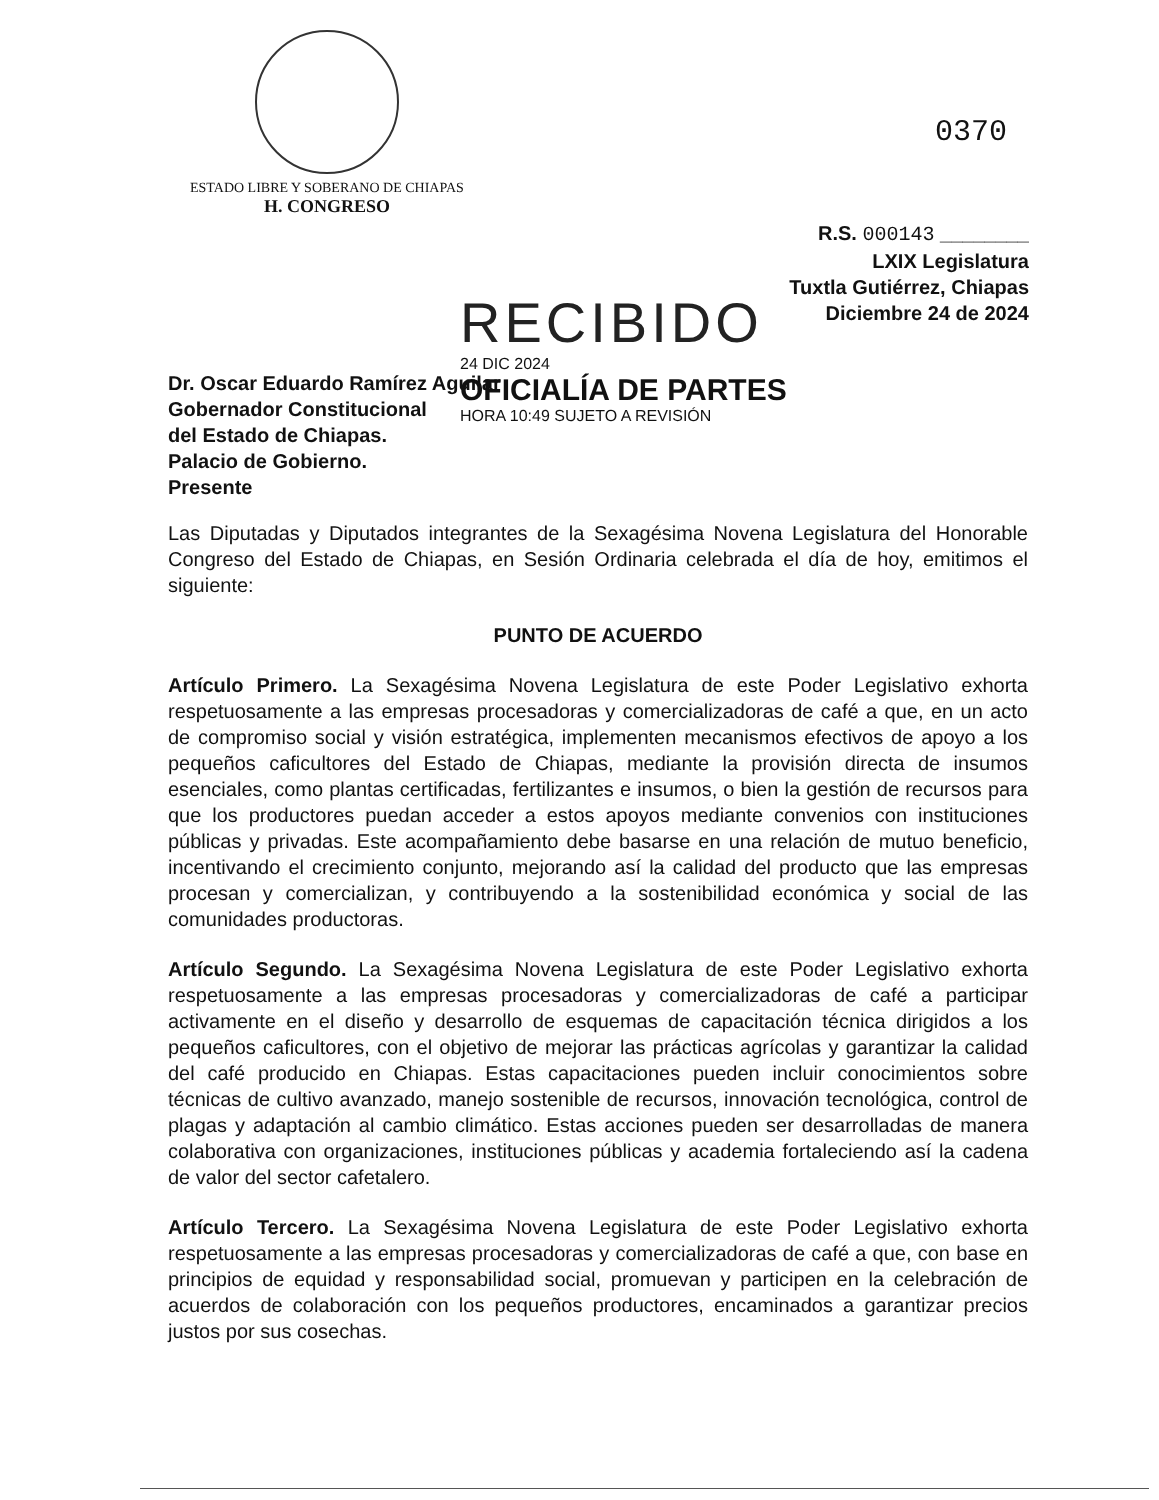ESTADO LIBRE Y SOBERANO DE CHIAPAS
H. CONGRESO
0370
R.S. 000143 ________
LXIX Legislatura
Tuxtla Gutiérrez, Chiapas
Diciembre 24 de 2024
Dr. Oscar Eduardo Ramírez Aguilar
Gobernador Constitucional
del Estado de Chiapas.
Palacio de Gobierno.
Presente
RECIBIDO
24 DIC 2024
OFICIALÍA DE PARTES
HORA 10:49 SUJETO A REVISIÓN
Las Diputadas y Diputados integrantes de la Sexagésima Novena Legislatura del Honorable Congreso del Estado de Chiapas, en Sesión Ordinaria celebrada el día de hoy, emitimos el siguiente:
PUNTO DE ACUERDO
Artículo Primero. La Sexagésima Novena Legislatura de este Poder Legislativo exhorta respetuosamente a las empresas procesadoras y comercializadoras de café a que, en un acto de compromiso social y visión estratégica, implementen mecanismos efectivos de apoyo a los pequeños caficultores del Estado de Chiapas, mediante la provisión directa de insumos esenciales, como plantas certificadas, fertilizantes e insumos, o bien la gestión de recursos para que los productores puedan acceder a estos apoyos mediante convenios con instituciones públicas y privadas. Este acompañamiento debe basarse en una relación de mutuo beneficio, incentivando el crecimiento conjunto, mejorando así la calidad del producto que las empresas procesan y comercializan, y contribuyendo a la sostenibilidad económica y social de las comunidades productoras.
Artículo Segundo. La Sexagésima Novena Legislatura de este Poder Legislativo exhorta respetuosamente a las empresas procesadoras y comercializadoras de café a participar activamente en el diseño y desarrollo de esquemas de capacitación técnica dirigidos a los pequeños caficultores, con el objetivo de mejorar las prácticas agrícolas y garantizar la calidad del café producido en Chiapas. Estas capacitaciones pueden incluir conocimientos sobre técnicas de cultivo avanzado, manejo sostenible de recursos, innovación tecnológica, control de plagas y adaptación al cambio climático. Estas acciones pueden ser desarrolladas de manera colaborativa con organizaciones, instituciones públicas y academia fortaleciendo así la cadena de valor del sector cafetalero.
Artículo Tercero. La Sexagésima Novena Legislatura de este Poder Legislativo exhorta respetuosamente a las empresas procesadoras y comercializadoras de café a que, con base en principios de equidad y responsabilidad social, promuevan y participen en la celebración de acuerdos de colaboración con los pequeños productores, encaminados a garantizar precios justos por sus cosechas.